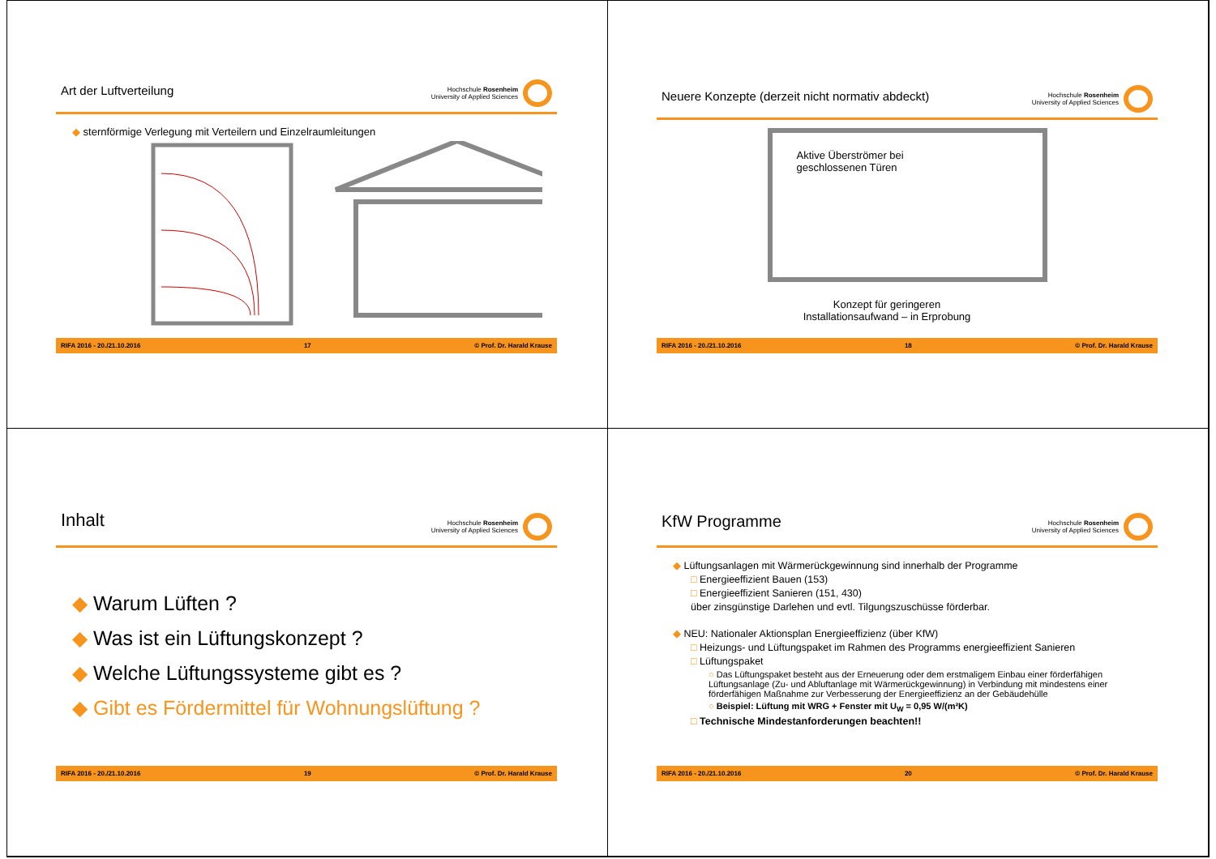Art der Luftverteilung
Hochschule Rosenheim
University of Applied Sciences
◆ sternförmige Verlegung mit Verteilern und Einzelraumleitungen
RIFA 2016 - 20./21.10.2016 17 © Prof. Dr. Harald Krause
Neuere Konzepte (derzeit nicht normativ abdeckt)
Hochschule Rosenheim
University of Applied Sciences
Aktive Überströmer bei
geschlossenen Türen
Konzept für geringeren
Installationsaufwand – in Erprobung
RIFA 2016 - 20./21.10.2016 18 © Prof. Dr. Harald Krause
Inhalt
Hochschule Rosenheim
University of Applied Sciences
◆ Warum Lüften ?
◆ Was ist ein Lüftungskonzept ?
◆ Welche Lüftungssysteme gibt es ?
◆ Gibt es Fördermittel für Wohnungslüftung ?
RIFA 2016 - 20./21.10.2016 19 © Prof. Dr. Harald Krause
KfW Programme
Hochschule Rosenheim
University of Applied Sciences
◆ Lüftungsanlagen mit Wärmerückgewinnung sind innerhalb der Programme
□ Energieeffizient Bauen (153)
□ Energieeffizient Sanieren (151, 430)
über zinsgünstige Darlehen und evtl. Tilgungszuschüsse förderbar.
◆ NEU: Nationaler Aktionsplan Energieeffizienz (über KfW)
□ Heizungs- und Lüftungspaket im Rahmen des Programms energieeffizient Sanieren
□ Lüftungspaket
○ Das Lüftungspaket besteht aus der Erneuerung oder dem erstmaligem Einbau einer förderfähigen Lüftungsanlage (Zu- und Abluftanlage mit Wärmerückgewinnung) in Verbindung mit mindestens einer förderfähigen Maßnahme zur Verbesserung der Energieeffizienz an der Gebäudehülle
○ Beispiel: Lüftung mit WRG + Fenster mit U<sub>W</sub> = 0,95 W/(m²K)
□ Technische Mindestanforderungen beachten!!
RIFA 2016 - 20./21.10.2016 20 © Prof. Dr. Harald Krause